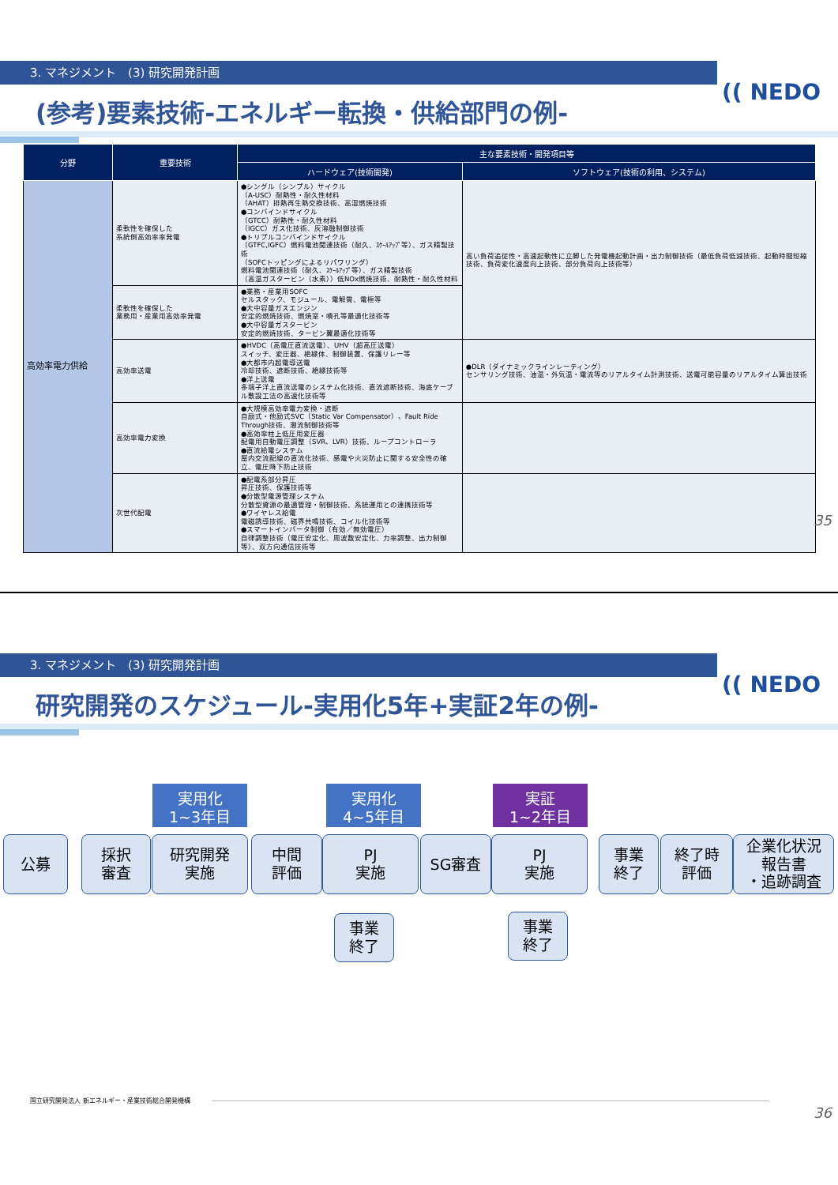3. マネジメント　(3) 研究開発計画
(参考)要素技術-エネルギー転換・供給部門の例-
(( NEDO
| 分野 | 重要技術 | 主な要素技術・開発項目等 | |
| --- | --- | --- | --- |
| | | ハードウェア(技術開発) | ソフトウェア(技術の利用、システム) |
| 高効率電力供給 | 柔軟性を確保した 系統側高効率率発電 | ●シングル（シンプル）サイクル （A-USC）耐熱性・耐久性材料 （AHAT）排熱再生熱交換技術、高湿燃焼技術 ●コンバインドサイクル （GTCC）耐熱性・耐久性材料 （IGCC）ガス化技術、灰溶融制御技術 ●トリプルコンバインドサイクル （GTFC,IGFC）燃料電池関連技術（耐久、ｽｹｰﾙｱｯﾌﾟ等）、ガス精製技術 （SOFCトッピングによるリパワリング） 燃料電池関連技術（耐久、ｽｹｰﾙｱｯﾌﾟ等）、ガス精製技術 （高温ガスタービン（水素））低NOx燃焼技術、耐熱性・耐久性材料 | 高い負荷追従性・高速起動性に立脚した発電機起動計画・出力制御技術（最低負荷低減技術、起動時間短縮技術、負荷変化速度向上技術、部分負荷向上技術等） |
| | 柔軟性を確保した 業務用・産業用高効率発電 | ●業務・産業用SOFC セルスタック、モジュール、電解質、電極等 ●大中容量ガスエンジン 安定的燃焼技術、燃焼室・噴孔等最適化技術等 ●大中容量ガスタービン 安定的燃焼技術、タービン翼最適化技術等 | |
| | 高効率送電 | ●HVDC（高電圧直流送電）、UHV（超高圧送電） スイッチ、変圧器、絶縁体、制御装置、保護リレー等 ●大都市内超電導送電 冷却技術、遮断技術、絶縁技術等 ●洋上送電 多端子洋上直流送電のシステム化技術、直流遮断技術、海底ケーブル敷設工法の高速化技術等 | ●DLR（ダイナミックラインレーティング） センサリング技術、油温・外気温・電流等のリアルタイム計測技術、送電可能容量のリアルタイム算出技術 |
| | 高効率電力変換 | ●大規模高効率電力変換・遮断 自励式・他励式SVC（Static Var Compensator）、Fault Ride Through技術、潮流制御技術等 ●高効率柱上低圧用変圧器 配電用自動電圧調整（SVR、LVR）技術、ループコントローラ ●直流給電システム 屋内交流配線の直流化技術、感電や火災防止に関する安全性の確立、電圧降下防止技術 | |
| | 次世代配電 | ●配電系部分昇圧 昇圧技術、保護技術等 ●分散型電源管理システム 分散型資源の最適管理・制御技術、系統運用との連携技術等 ●ワイヤレス給電 電磁誘導技術、磁界共鳴技術、コイル化技術等 ●スマートインバータ制御（有効／無効電圧） 自律調整技術（電圧安定化、周波数安定化、力率調整、出力制御等）、双方向通信技術等 | |
35
3. マネジメント　(3) 研究開発計画
研究開発のスケジュール-実用化5年+実証2年の例-
(( NEDO
実用化
1~3年目
実用化
4~5年目
実証
1~2年目
公募
採択
審査
研究開発
実施
中間
評価
PJ
実施
SG審査
PJ
実施
事業
終了
終了時
評価
企業化状況
報告書
・追跡調査
事業
終了
事業
終了
国立研究開発法人 新エネルギー・産業技術総合開発機構
36